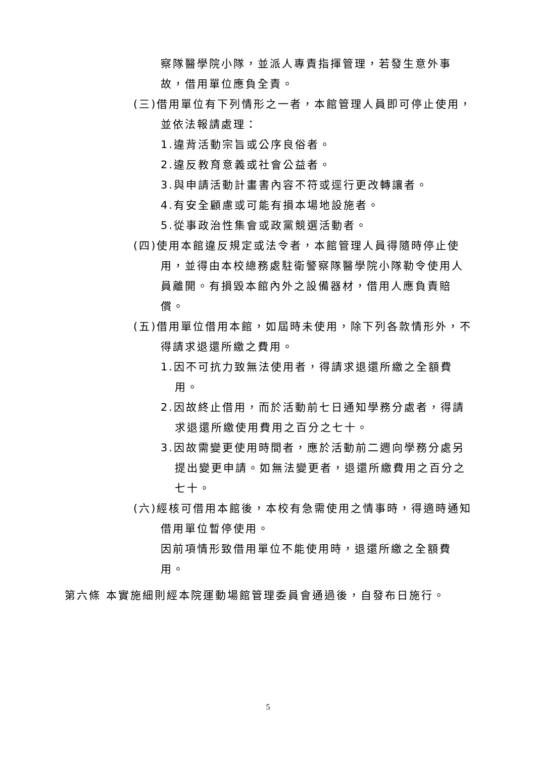察隊醫學院小隊，並派人專責指揮管理，若發生意外事故，借用單位應負全責。
(三)借用單位有下列情形之一者，本館管理人員即可停止使用，並依法報請處理：
1.違背活動宗旨或公序良俗者。
2.違反教育意義或社會公益者。
3.與申請活動計畫書內容不符或逕行更改轉讓者。
4.有安全顧慮或可能有損本場地設施者。
5.從事政治性集會或政黨競選活動者。
(四)使用本館違反規定或法令者，本館管理人員得隨時停止使用，並得由本校總務處駐衛警察隊醫學院小隊勒令使用人員離開。有損毀本館內外之設備器材，借用人應負責賠償。
(五)借用單位借用本館，如屆時未使用，除下列各款情形外，不得請求退還所繳之費用。
1.因不可抗力致無法使用者，得請求退還所繳之全額費用。
2.因故終止借用，而於活動前七日通知學務分處者，得請求退還所繳使用費用之百分之七十。
3.因故需變更使用時間者，應於活動前二週向學務分處另提出變更申請。如無法變更者，退還所繳費用之百分之七十。
(六)經核可借用本館後，本校有急需使用之情事時，得適時通知借用單位暫停使用。
因前項情形致借用單位不能使用時，退還所繳之全額費用。
第六條 本實施細則經本院運動場館管理委員會通過後，自發布日施行。
5